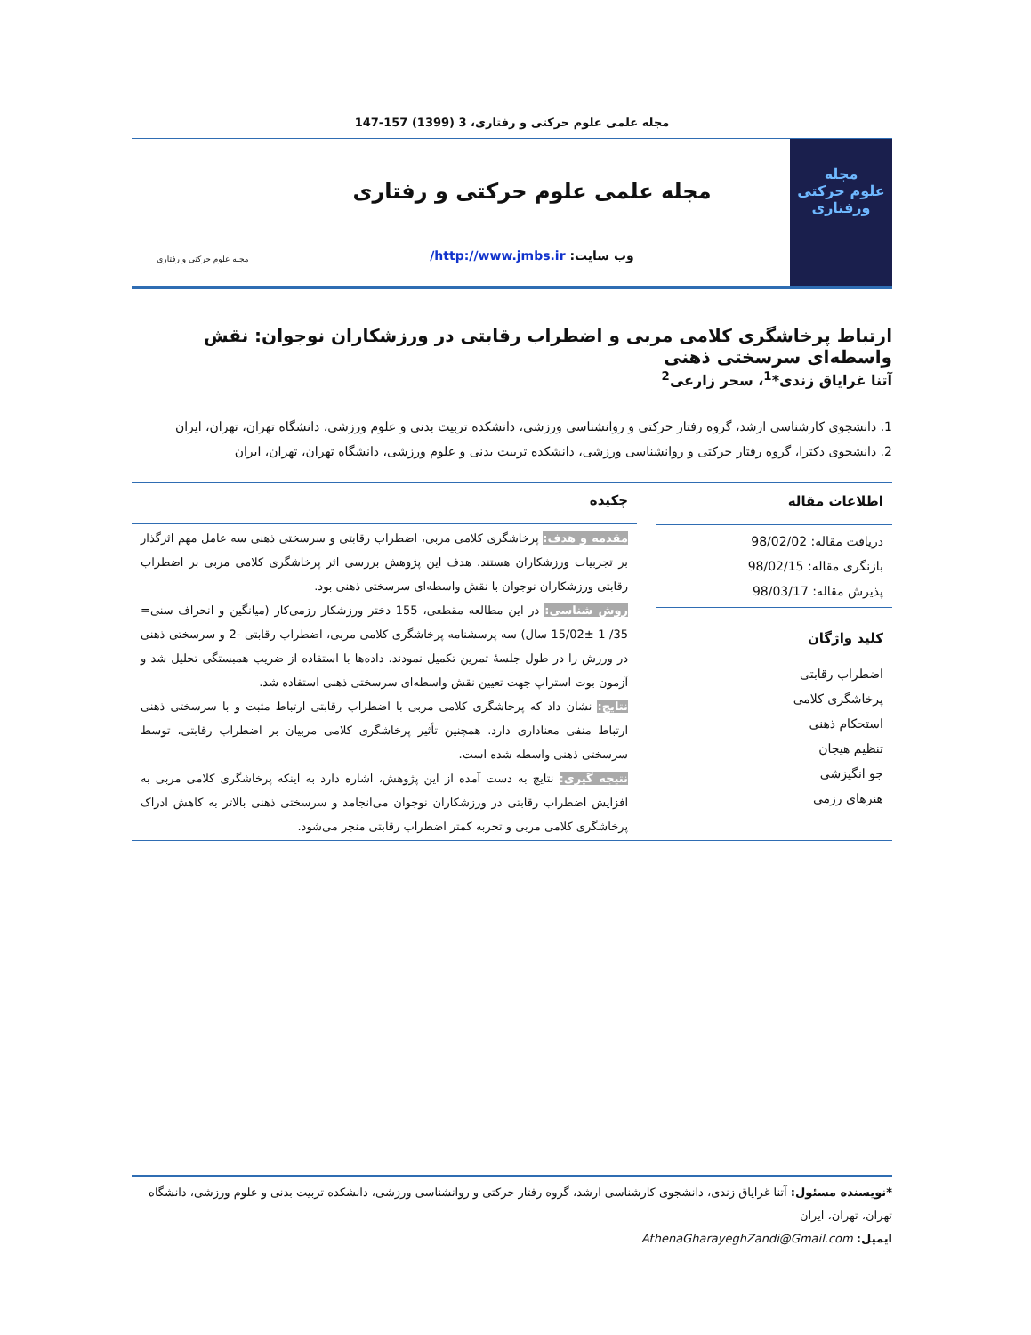مجله علمی علوم حرکتی و رفتاری، 3 (1399) 157-147
مجله
علوم حرکتی
ورفتاری
مجله علمی علوم حرکتی و رفتاری
وب سایت: http://www.jmbs.ir/
مجله علوم حرکتی و رفتاری
ارتباط پرخاشگری کلامی مربی و اضطراب رقابتی در ورزشکاران نوجوان: نقش واسطه‌ای سرسختی ذهنی
آتنا غرایاق زندی*<sup>1</sup>، سحر زارعی<sup>2</sup>
1. دانشجوی کارشناسی ارشد، گروه رفتار حرکتی و روانشناسی ورزشی، دانشکده تربیت بدنی و علوم ورزشی، دانشگاه تهران، تهران، ایران
2. دانشجوی دکترا، گروه رفتار حرکتی و روانشناسی ورزشی، دانشکده تربیت بدنی و علوم ورزشی، دانشگاه تهران، تهران، ایران
اطلاعات مقاله
دریافت مقاله: 98/02/02
بازنگری مقاله: 98/02/15
پذیرش مقاله: 98/03/17
کلید واژگان
اضطراب رقابتی
پرخاشگری کلامی
استحکام ذهنی
تنظیم هیجان
جو انگیزشی
هنرهای رزمی
چکیده
مقدمه و هدف: پرخاشگری کلامی مربی، اضطراب رقابتی و سرسختی ذهنی سه عامل مهم اثرگذار بر تجربیات ورزشکاران هستند. هدف این پژوهش بررسی اثر پرخاشگری کلامی مربی بر اضطراب رقابتی ورزشکاران نوجوان با نقش واسطه‌ای سرسختی ذهنی بود.
روش شناسی: در این مطالعه مقطعی، 155 دختر ورزشکار رزمی‌کار (میانگین و انحراف سنی= 35/ 1 ±15/02 سال) سه پرسشنامه پرخاشگری کلامی مربی، اضطراب رقابتی -2 و سرسختی ذهنی در ورزش را در طول جلسهٔ تمرین تکمیل نمودند. داده‌ها با استفاده از ضریب همبستگی تحلیل شد و آزمون بوت استراپ جهت تعیین نقش واسطه‌ای سرسختی ذهنی استفاده شد.
نتایج: نشان داد که پرخاشگری کلامی مربی با اضطراب رقابتی ارتباط مثبت و با سرسختی ذهنی ارتباط منفی معناداری دارد. همچنین تأثیر پرخاشگری کلامی مربیان بر اضطراب رقابتی، توسط سرسختی ذهنی واسطه شده است.
نتیجه گیری: نتایج به دست آمده از این پژوهش، اشاره دارد به اینکه پرخاشگری کلامی مربی به افزایش اضطراب رقابتی در ورزشکاران نوجوان می‌انجامد و سرسختی ذهنی بالاتر به کاهش ادراک پرخاشگری کلامی مربی و تجربه کمتر اضطراب رقابتی منجر می‌شود.
*نویسنده مسئول: آتنا غرایاق زندی، دانشجوی کارشناسی ارشد، گروه رفتار حرکتی و روانشناسی ورزشی، دانشکده تربیت بدنی و علوم ورزشی، دانشگاه تهران، تهران، ایران
ایمیل: AthenaGharayeghZandi@Gmail.com